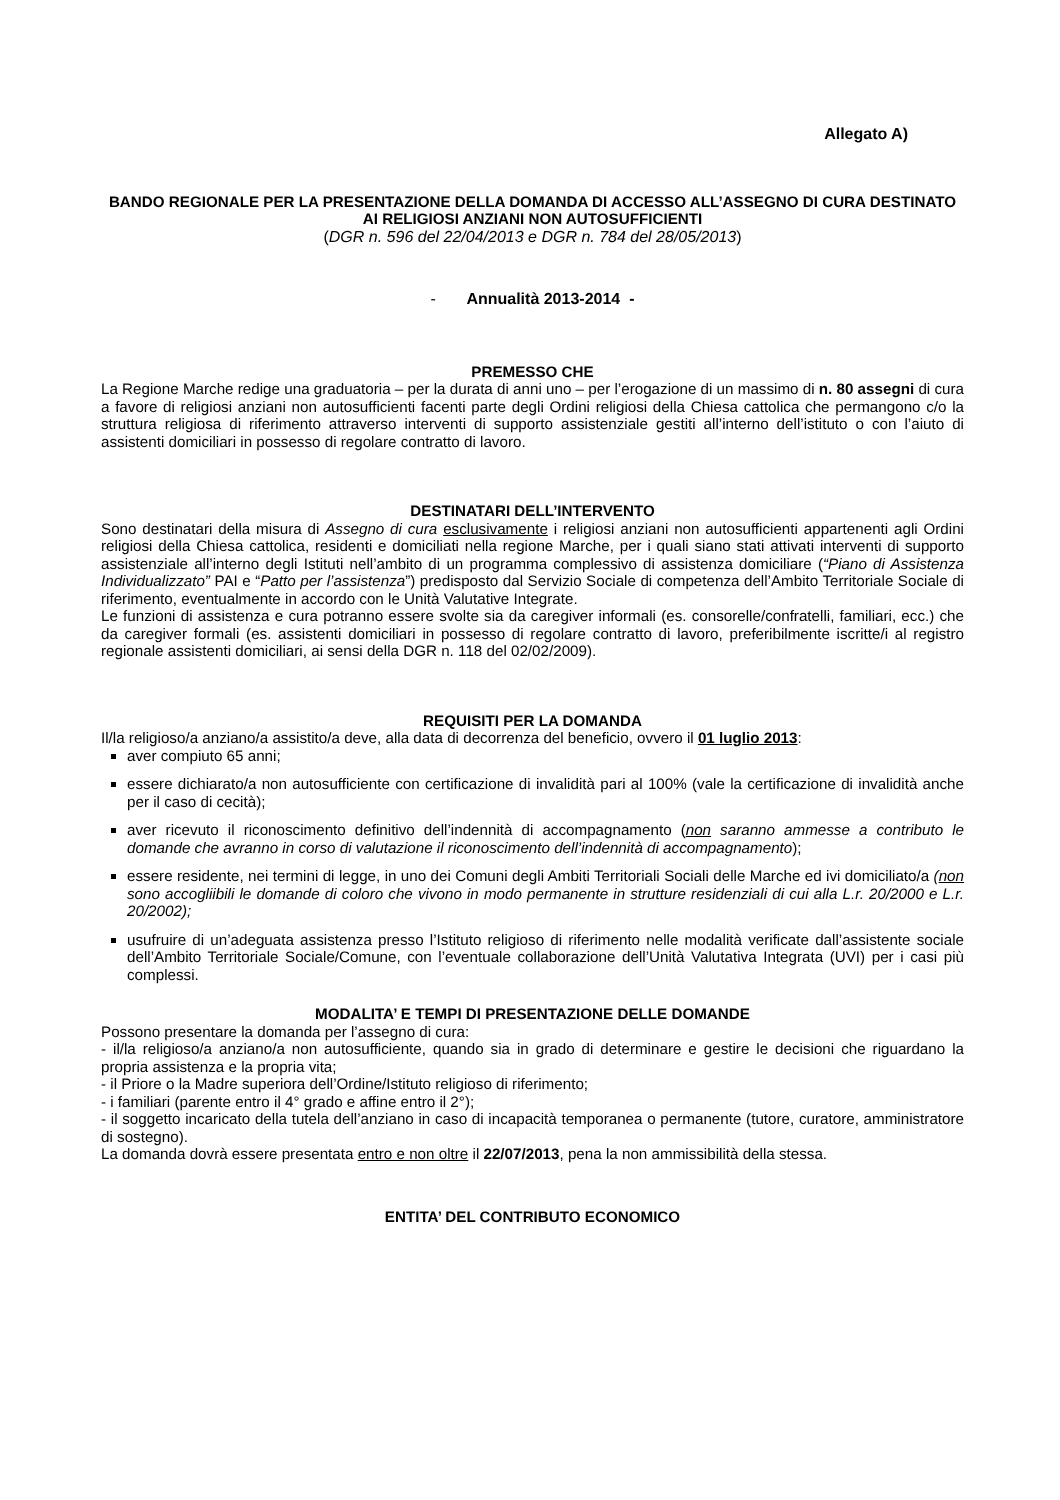Allegato A)
BANDO REGIONALE PER LA PRESENTAZIONE DELLA DOMANDA DI ACCESSO ALL’ASSEGNO DI CURA DESTINATO AI RELIGIOSI ANZIANI NON AUTOSUFFICIENTI
(DGR n. 596 del 22/04/2013 e DGR n. 784 del 28/05/2013)
- Annualità 2013-2014 -
PREMESSO CHE
La Regione Marche redige una graduatoria – per la durata di anni uno – per l’erogazione di un massimo di n. 80 assegni di cura a favore di religiosi anziani non autosufficienti facenti parte degli Ordini religiosi della Chiesa cattolica che permangono c/o la struttura religiosa di riferimento attraverso interventi di supporto assistenziale gestiti all’interno dell’istituto o con l’aiuto di assistenti domiciliari in possesso di regolare contratto di lavoro.
DESTINATARI DELL’INTERVENTO
Sono destinatari della misura di Assegno di cura esclusivamente i religiosi anziani non autosufficienti appartenenti agli Ordini religiosi della Chiesa cattolica, residenti e domiciliati nella regione Marche, per i quali siano stati attivati interventi di supporto assistenziale all’interno degli Istituti nell’ambito di un programma complessivo di assistenza domiciliare (“Piano di Assistenza Individualizzato” PAI e “Patto per l’assistenza”) predisposto dal Servizio Sociale di competenza dell’Ambito Territoriale Sociale di riferimento, eventualmente in accordo con le Unità Valutative Integrate.
Le funzioni di assistenza e cura potranno essere svolte sia da caregiver informali (es. consorelle/confratelli, familiari, ecc.) che da caregiver formali (es. assistenti domiciliari in possesso di regolare contratto di lavoro, preferibilmente iscritte/i al registro regionale assistenti domiciliari, ai sensi della DGR n. 118 del 02/02/2009).
REQUISITI PER LA DOMANDA
Il/la religioso/a anziano/a assistito/a deve, alla data di decorrenza del beneficio, ovvero il 01 luglio 2013:
aver compiuto 65 anni;
essere dichiarato/a non autosufficiente con certificazione di invalidità pari al 100% (vale la certificazione di invalidità anche per il caso di cecità);
aver ricevuto il riconoscimento definitivo dell’indennità di accompagnamento (non saranno ammesse a contributo le domande che avranno in corso di valutazione il riconoscimento dell’indennità di accompagnamento);
essere residente, nei termini di legge, in uno dei Comuni degli Ambiti Territoriali Sociali delle Marche ed ivi domiciliato/a (non sono accogliibili le domande di coloro che vivono in modo permanente in strutture residenziali di cui alla L.r. 20/2000 e L.r. 20/2002);
usufruire di un’adeguata assistenza presso l’Istituto religioso di riferimento nelle modalità verificate dall’assistente sociale dell’Ambito Territoriale Sociale/Comune, con l’eventuale collaborazione dell’Unità Valutativa Integrata (UVI) per i casi più complessi.
MODALITA’ E TEMPI DI PRESENTAZIONE DELLE DOMANDE
Possono presentare la domanda per l’assegno di cura:
- il/la religioso/a anziano/a non autosufficiente, quando sia in grado di determinare e gestire le decisioni che riguardano la propria assistenza e la propria vita;
- il Priore o la Madre superiora dell’Ordine/Istituto religioso di riferimento;
- i familiari (parente entro il 4° grado e affine entro il 2°);
- il soggetto incaricato della tutela dell’anziano in caso di incapacità temporanea o permanente (tutore, curatore, amministratore di sostegno).
La domanda dovrà essere presentata entro e non oltre il 22/07/2013, pena la non ammissibilità della stessa.
ENTITA’ DEL CONTRIBUTO ECONOMICO